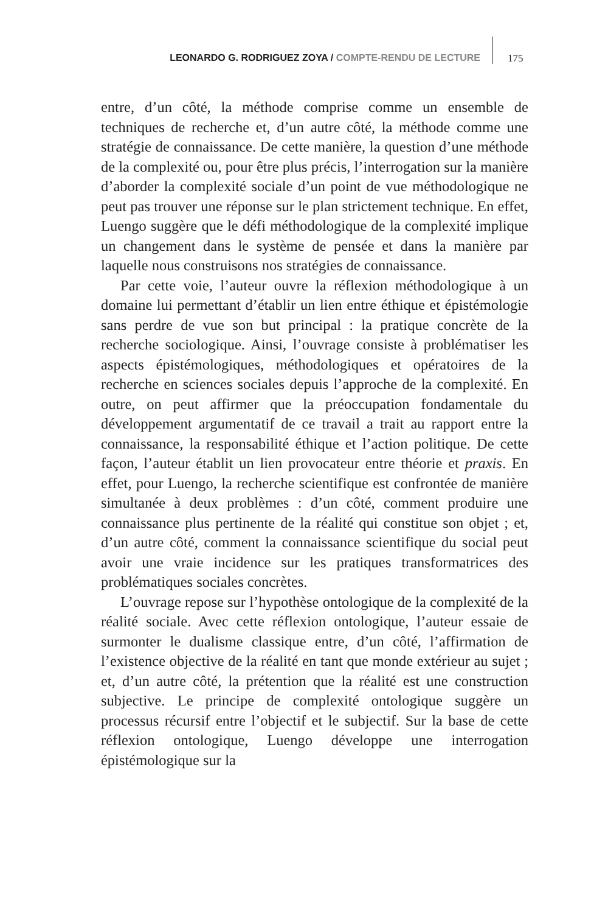LEONARDO G. RODRIGUEZ ZOYA / COMPTE-RENDU DE LECTURE
175
entre, d’un côté, la méthode comprise comme un ensemble de techniques de recherche et, d’un autre côté, la méthode comme une stratégie de connaissance. De cette manière, la question d’une méthode de la complexité ou, pour être plus précis, l’interrogation sur la manière d’aborder la complexité sociale d’un point de vue méthodologique ne peut pas trouver une réponse sur le plan strictement technique. En effet, Luengo suggère que le défi méthodologique de la complexité implique un changement dans le système de pensée et dans la manière par laquelle nous construisons nos stratégies de connaissance.
Par cette voie, l’auteur ouvre la réflexion méthodologique à un domaine lui permettant d’établir un lien entre éthique et épistémologie sans perdre de vue son but principal : la pratique concrète de la recherche sociologique. Ainsi, l’ouvrage consiste à problématiser les aspects épistémologiques, méthodologiques et opératoires de la recherche en sciences sociales depuis l’approche de la complexité. En outre, on peut affirmer que la préoccupation fondamentale du développement argumentatif de ce travail a trait au rapport entre la connaissance, la responsabilité éthique et l’action politique. De cette façon, l’auteur établit un lien provocateur entre théorie et praxis. En effet, pour Luengo, la recherche scientifique est confrontée de manière simultanée à deux problèmes : d’un côté, comment produire une connaissance plus pertinente de la réalité qui constitue son objet ; et, d’un autre côté, comment la connaissance scientifique du social peut avoir une vraie incidence sur les pratiques transformatrices des problématiques sociales concrètes.
L’ouvrage repose sur l’hypothèse ontologique de la complexité de la réalité sociale. Avec cette réflexion ontologique, l’auteur essaie de surmonter le dualisme classique entre, d’un côté, l’affirmation de l’existence objective de la réalité en tant que monde extérieur au sujet ; et, d’un autre côté, la prétention que la réalité est une construction subjective. Le principe de complexité ontologique suggère un processus récursif entre l’objectif et le subjectif. Sur la base de cette réflexion ontologique, Luengo développe une interrogation épistémologique sur la